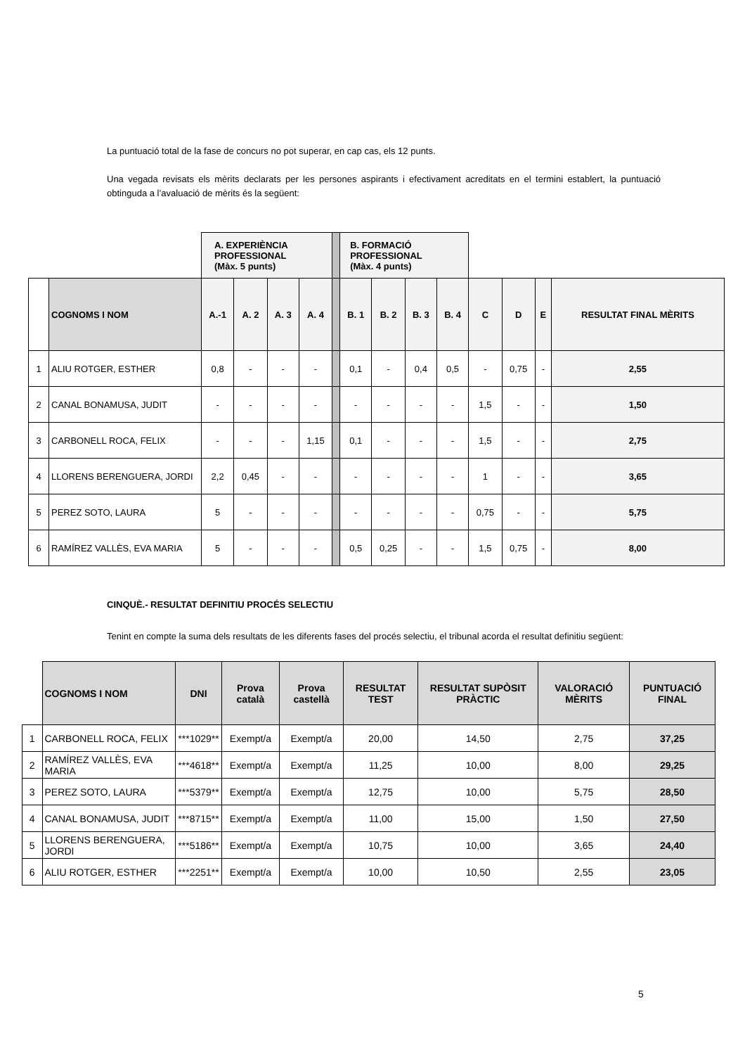La puntuació total de la fase de concurs no pot superar, en cap cas, els 12 punts.
Una vegada revisats els mèrits declarats per les persones aspirants i efectivament acreditats en el termini establert, la puntuació obtinguda a l’avaluació de mèrits és la següent:
| | | A. EXPERIÈNCIA PROFESSIONAL (Màx. 5 punts) | | | | | B. FORMACIÓ PROFESSIONAL (Màx. 4 punts) | | | | | | | |
| | COGNOMS I NOM | A.-1 | A. 2 | A. 3 | A. 4 | | B. 1 | B. 2 | B. 3 | B. 4 | C | D | E | RESULTAT FINAL MÈRITS |
| 1 | ALIU ROTGER, ESTHER | 0,8 | - | - | - | | 0,1 | - | 0,4 | 0,5 | - | 0,75 | - | 2,55 |
| 2 | CANAL BONAMUSA, JUDIT | - | - | - | - | | - | - | - | - | 1,5 | - | - | 1,50 |
| 3 | CARBONELL ROCA, FELIX | - | - | - | 1,15 | | 0,1 | - | - | - | 1,5 | - | - | 2,75 |
| 4 | LLORENS BERENGUERA, JORDI | 2,2 | 0,45 | - | - | | - | - | - | - | 1 | - | - | 3,65 |
| 5 | PEREZ SOTO, LAURA | 5 | - | - | - | | - | - | - | - | 0,75 | - | - | 5,75 |
| 6 | RAMÍREZ VALLÈS, EVA MARIA | 5 | - | - | - | | 0,5 | 0,25 | - | - | 1,5 | 0,75 | - | 8,00 |
CINQUÈ.- RESULTAT DEFINITIU PROCÉS SELECTIU
Tenint en compte la suma dels resultats de les diferents fases del procés selectiu, el tribunal acorda el resultat definitiu següent:
| | COGNOMS I NOM | DNI | Prova català | Prova castellà | RESULTAT TEST | RESULTAT SUPÒSIT PRÀCTIC | VALORACIÓ MÈRITS | PUNTUACIÓ FINAL |
| 1 | CARBONELL ROCA, FELIX | ***1029** | Exempt/a | Exempt/a | 20,00 | 14,50 | 2,75 | 37,25 |
| 2 | RAMÍREZ VALLÈS, EVA MARIA | ***4618** | Exempt/a | Exempt/a | 11,25 | 10,00 | 8,00 | 29,25 |
| 3 | PEREZ SOTO, LAURA | ***5379** | Exempt/a | Exempt/a | 12,75 | 10,00 | 5,75 | 28,50 |
| 4 | CANAL BONAMUSA, JUDIT | ***8715** | Exempt/a | Exempt/a | 11,00 | 15,00 | 1,50 | 27,50 |
| 5 | LLORENS BERENGUERA, JORDI | ***5186** | Exempt/a | Exempt/a | 10,75 | 10,00 | 3,65 | 24,40 |
| 6 | ALIU ROTGER, ESTHER | ***2251** | Exempt/a | Exempt/a | 10,00 | 10,50 | 2,55 | 23,05 |
5